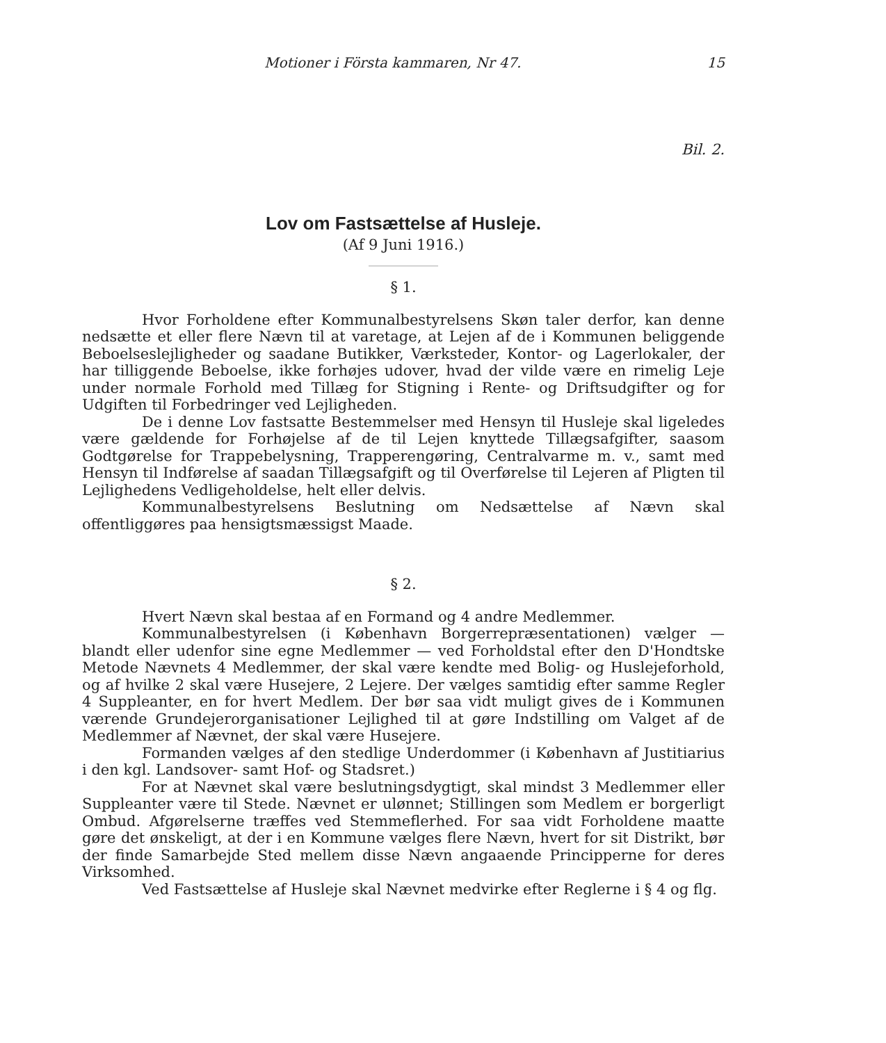Motioner i Första kammaren, Nr 47. 15
Bil. 2.
Lov om Fastsættelse af Husleje.
(Af 9 Juni 1916.)
§ 1.
Hvor Forholdene efter Kommunalbestyrelsens Skøn taler derfor, kan denne nedsætte et eller flere Nævn til at varetage, at Lejen af de i Kommunen beliggende Beboelseslejligheder og saadane Butikker, Værksteder, Kontor- og Lagerlokaler, der har tilliggende Beboelse, ikke forhøjes udover, hvad der vilde være en rimelig Leje under normale Forhold med Tillæg for Stigning i Rente- og Driftsudgifter og for Udgiften til Forbedringer ved Lejligheden.
De i denne Lov fastsatte Bestemmelser med Hensyn til Husleje skal ligeledes være gældende for Forhøjelse af de til Lejen knyttede Tillægsafgifter, saasom Godtgørelse for Trappebelysning, Trapperengøring, Centralvarme m. v., samt med Hensyn til Indførelse af saadan Tillægsafgift og til Overførelse til Lejeren af Pligten til Lejlighedens Vedligeholdelse, helt eller delvis.
Kommunalbestyrelsens Beslutning om Nedsættelse af Nævn skal offentliggøres paa hensigtsmæssigst Maade.
§ 2.
Hvert Nævn skal bestaa af en Formand og 4 andre Medlemmer.
Kommunalbestyrelsen (i København Borgerrepræsentationen) vælger — blandt eller udenfor sine egne Medlemmer — ved Forholdstal efter den D'Hondtske Metode Nævnets 4 Medlemmer, der skal være kendte med Bolig- og Huslejeforhold, og af hvilke 2 skal være Husejere, 2 Lejere. Der vælges samtidig efter samme Regler 4 Suppleanter, en for hvert Medlem. Der bør saa vidt muligt gives de i Kommunen værende Grundejerorganisationer Lejlighed til at gøre Indstilling om Valget af de Medlemmer af Nævnet, der skal være Husejere.
Formanden vælges af den stedlige Underdommer (i København af Justitiarius i den kgl. Landsover- samt Hof- og Stadsret.)
For at Nævnet skal være beslutningsdygtigt, skal mindst 3 Medlemmer eller Suppleanter være til Stede. Nævnet er ulønnet; Stillingen som Medlem er borgerligt Ombud. Afgørelserne træffes ved Stemmeflerhed. For saa vidt Forholdene maatte gøre det ønskeligt, at der i en Kommune vælges flere Nævn, hvert for sit Distrikt, bør der finde Samarbejde Sted mellem disse Nævn angaaende Principperne for deres Virksomhed.
Ved Fastsættelse af Husleje skal Nævnet medvirke efter Reglerne i § 4 og flg.